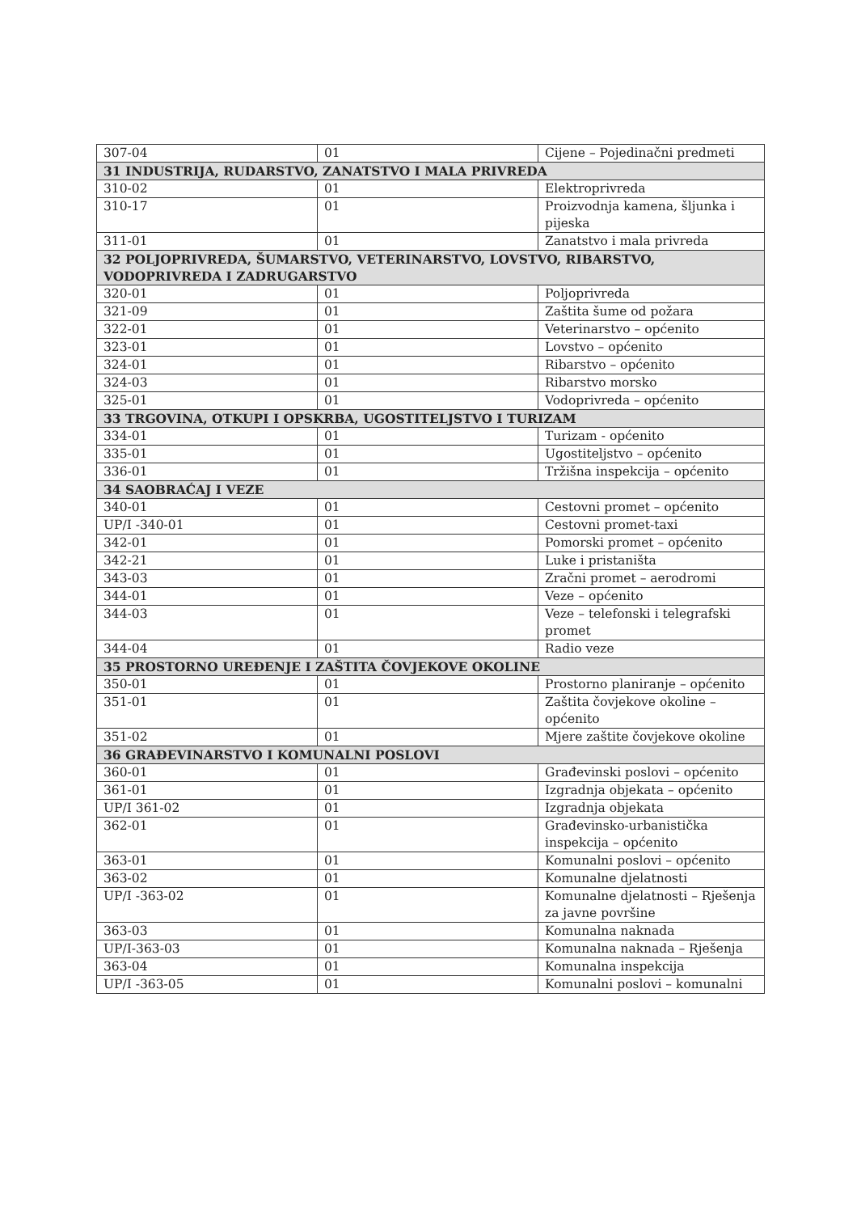| 307-04 | 01 | Cijene – Pojedinačni predmeti |
| 31 INDUSTRIJA, RUDARSTVO, ZANATSTVO I MALA PRIVREDA | | |
| 310-02 | 01 | Elektroprivreda |
| 310-17 | 01 | Proizvodnja kamena, šljunka i pijeska |
| 311-01 | 01 | Zanatstvo i mala privreda |
| 32 POLJOPRIVREDA, ŠUMARSTVO, VETERINARSTVO, LOVSTVO, RIBARSTVO, VODOPRIVREDA I ZADRUGARSTVO | | |
| 320-01 | 01 | Poljoprivreda |
| 321-09 | 01 | Zaštita šume od požara |
| 322-01 | 01 | Veterinarstvo – općenito |
| 323-01 | 01 | Lovstvo – općenito |
| 324-01 | 01 | Ribarstvo – općenito |
| 324-03 | 01 | Ribarstvo morsko |
| 325-01 | 01 | Vodoprivreda – općenito |
| 33 TRGOVINA, OTKUPI I OPSKRBA, UGOSTITELJSTVO I TURIZAM | | |
| 334-01 | 01 | Turizam - općenito |
| 335-01 | 01 | Ugostiteljstvo – općenito |
| 336-01 | 01 | Tržišna inspekcija – općenito |
| 34 SAOBRAĆAJ I VEZE | | |
| 340-01 | 01 | Cestovni promet – općenito |
| UP/I -340-01 | 01 | Cestovni promet-taxi |
| 342-01 | 01 | Pomorski promet – općenito |
| 342-21 | 01 | Luke i pristaništa |
| 343-03 | 01 | Zračni promet – aerodromi |
| 344-01 | 01 | Veze – općenito |
| 344-03 | 01 | Veze – telefonski i telegrafski promet |
| 344-04 | 01 | Radio veze |
| 35 PROSTORNO UREĐENJE I ZAŠTITA ČOVJEKOVE OKOLINE | | |
| 350-01 | 01 | Prostorno planiranje – općenito |
| 351-01 | 01 | Zaštita čovjekove okoline – općenito |
| 351-02 | 01 | Mjere zaštite čovjekove okoline |
| 36 GRAĐEVINARSTVO I KOMUNALNI POSLOVI | | |
| 360-01 | 01 | Građevinski poslovi – općenito |
| 361-01 | 01 | Izgradnja objekata – općenito |
| UP/I 361-02 | 01 | Izgradnja objekata |
| 362-01 | 01 | Građevinsko-urbanistička inspekcija – općenito |
| 363-01 | 01 | Komunalni poslovi – općenito |
| 363-02 | 01 | Komunalne djelatnosti |
| UP/I -363-02 | 01 | Komunalne djelatnosti – Rješenja za javne površine |
| 363-03 | 01 | Komunalna naknada |
| UP/I-363-03 | 01 | Komunalna naknada – Rješenja |
| 363-04 | 01 | Komunalna inspekcija |
| UP/I -363-05 | 01 | Komunalni poslovi – komunalni |